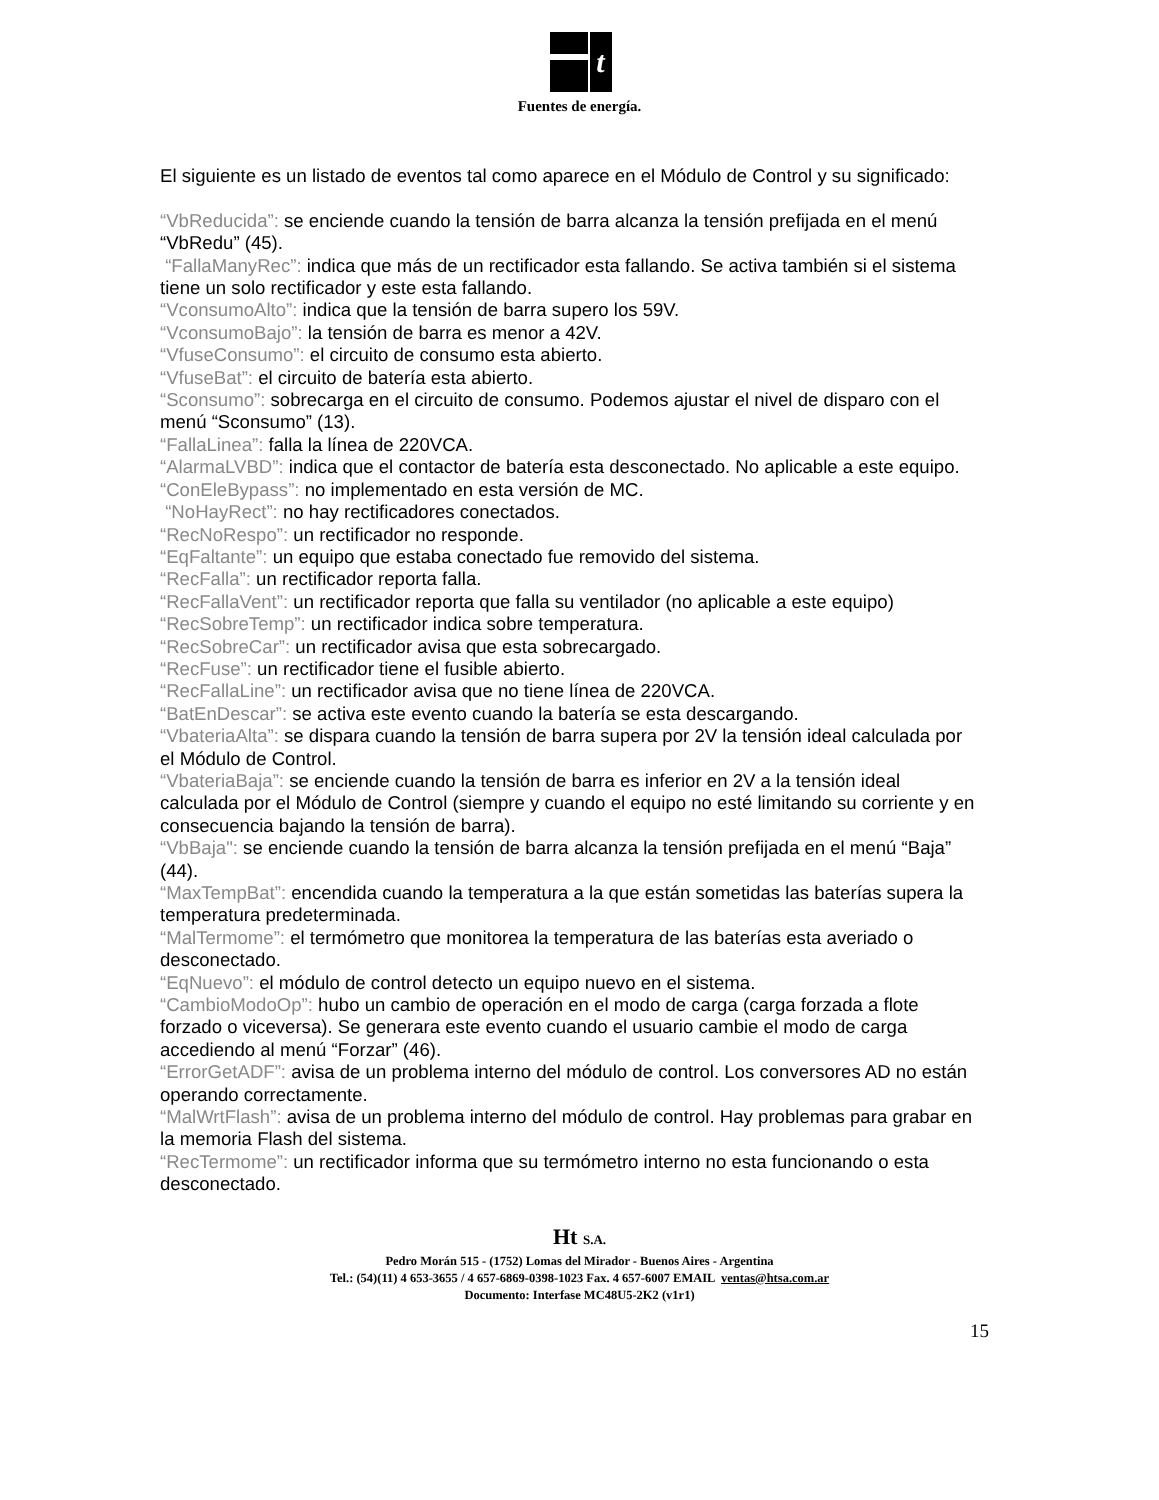t
Fuentes de energía.
El siguiente es un listado de eventos tal como aparece en el Módulo de Control y su significado:
“VbReducida”: se enciende cuando la tensión de barra alcanza la tensión prefijada en el menú “VbRedu” (45).
“FallaManyRec”: indica que más de un rectificador esta fallando. Se activa también si el sistema tiene un solo rectificador y este esta fallando.
“VconsumoAlto”: indica que la tensión de barra supero los 59V.
“VconsumoBajo”: la tensión de barra es menor a 42V.
“VfuseConsumo”: el circuito de consumo esta abierto.
“VfuseBat”: el circuito de batería esta abierto.
“Sconsumo”: sobrecarga en el circuito de consumo. Podemos ajustar el nivel de disparo con el menú “Sconsumo” (13).
“FallaLinea”: falla la línea de 220VCA.
“AlarmaLVBD”: indica que el contactor de batería esta desconectado. No aplicable a este equipo.
“ConEleBypass”: no implementado en esta versión de MC.
“NoHayRect”: no hay rectificadores conectados.
“RecNoRespo”: un rectificador no responde.
“EqFaltante”: un equipo que estaba conectado fue removido del sistema.
“RecFalla”: un rectificador reporta falla.
“RecFallaVent”: un rectificador reporta que falla su ventilador (no aplicable a este equipo)
“RecSobreTemp”: un rectificador indica sobre temperatura.
“RecSobreCar”: un rectificador avisa que esta sobrecargado.
“RecFuse”: un rectificador tiene el fusible abierto.
“RecFallaLine”: un rectificador avisa que no tiene línea de 220VCA.
“BatEnDescar”: se activa este evento cuando la batería se esta descargando.
“VbateriaAlta”: se dispara cuando la tensión de barra supera por 2V la tensión ideal calculada por el Módulo de Control.
“VbateriaBaja”: se enciende cuando la tensión de barra es inferior en 2V a la tensión ideal calculada por el Módulo de Control (siempre y cuando el equipo no esté limitando su corriente y en consecuencia bajando la tensión de barra).
“VbBaja": se enciende cuando la tensión de barra alcanza la tensión prefijada en el menú “Baja” (44).
“MaxTempBat”: encendida cuando la temperatura a la que están sometidas las baterías supera la temperatura predeterminada.
“MalTermome”: el termómetro que monitorea la temperatura de las baterías esta averiado o desconectado.
“EqNuevo”: el módulo de control detecto un equipo nuevo en el sistema.
“CambioModoOp”: hubo un cambio de operación en el modo de carga (carga forzada a flote forzado o viceversa). Se generara este evento cuando el usuario cambie el modo de carga accediendo al menú “Forzar” (46).
“ErrorGetADF”: avisa de un problema interno del módulo de control. Los conversores AD no están operando correctamente.
“MalWrtFlash”: avisa de un problema interno del módulo de control. Hay problemas para grabar en la memoria Flash del sistema.
“RecTermome”: un rectificador informa que su termómetro interno no esta funcionando o esta desconectado.
Ht S.A.
Pedro Morán 515 - (1752) Lomas del Mirador - Buenos Aires - Argentina
Tel.: (54)(11) 4 653-3655 / 4 657-6869-0398-1023 Fax. 4 657-6007 EMAIL ventas@htsa.com.ar
Documento: Interfase MC48U5-2K2 (v1r1)
15